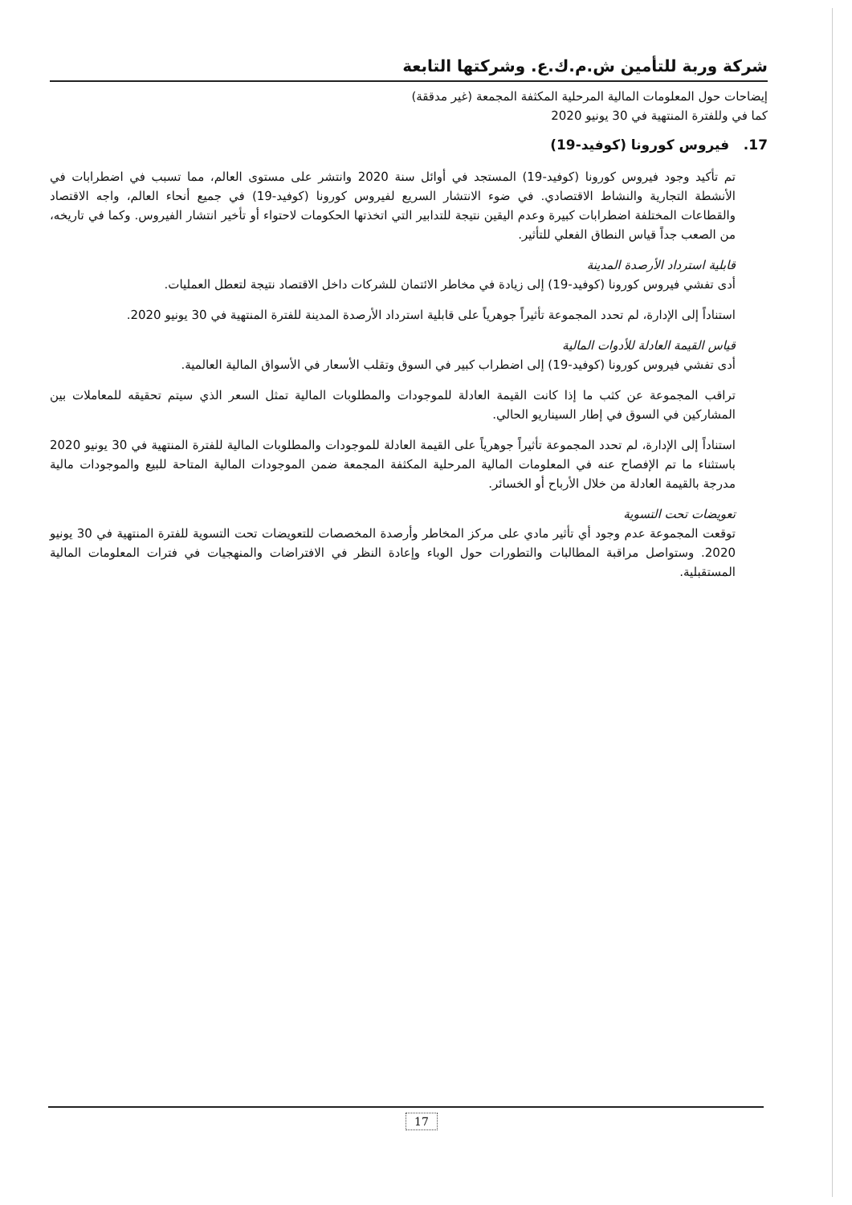شركة وربة للتأمين ش.م.ك.ع. وشركتها التابعة
إيضاحات حول المعلومات المالية المرحلية المكثفة المجمعة (غير مدققة)
كما في وللفترة المنتهية في 30 يونيو 2020
17. فيروس كورونا (كوفيد-19)
تم تأكيد وجود فيروس كورونا (كوفيد-19) المستجد في أوائل سنة 2020 وانتشر على مستوى العالم، مما تسبب في اضطرابات في الأنشطة التجارية والنشاط الاقتصادي. في ضوء الانتشار السريع لفيروس كورونا (كوفيد-19) في جميع أنحاء العالم، واجه الاقتصاد والقطاعات المختلفة اضطرابات كبيرة وعدم اليقين نتيجة للتدابير التي اتخذتها الحكومات لاحتواء أو تأخير انتشار الفيروس. وكما في تاريخه، من الصعب جداً قياس النطاق الفعلي للتأثير.
قابلية استرداد الأرصدة المدينة
أدى تفشي فيروس كورونا (كوفيد-19) إلى زيادة في مخاطر الائتمان للشركات داخل الاقتصاد نتيجة لتعطل العمليات.
استناداً إلى الإدارة، لم تحدد المجموعة تأثيراً جوهرياً على قابلية استرداد الأرصدة المدينة للفترة المنتهية في 30 يونيو 2020.
قياس القيمة العادلة للأدوات المالية
أدى تفشي فيروس كورونا (كوفيد-19) إلى اضطراب كبير في السوق وتقلب الأسعار في الأسواق المالية العالمية.
تراقب المجموعة عن كثب ما إذا كانت القيمة العادلة للموجودات والمطلوبات المالية تمثل السعر الذي سيتم تحقيقه للمعاملات بين المشاركين في السوق في إطار السيناريو الحالي.
استناداً إلى الإدارة، لم تحدد المجموعة تأثيراً جوهرياً على القيمة العادلة للموجودات والمطلوبات المالية للفترة المنتهية في 30 يونيو 2020 باستثناء ما تم الإفصاح عنه في المعلومات المالية المرحلية المكثفة المجمعة ضمن الموجودات المالية المتاحة للبيع والموجودات مالية مدرجة بالقيمة العادلة من خلال الأرباح أو الخسائر.
تعويضات تحت التسوية
توقعت المجموعة عدم وجود أي تأثير مادي على مركز المخاطر وأرصدة المخصصات للتعويضات تحت التسوية للفترة المنتهية في 30 يونيو 2020. وستواصل مراقبة المطالبات والتطورات حول الوباء وإعادة النظر في الافتراضات والمنهجيات في فترات المعلومات المالية المستقبلية.
17